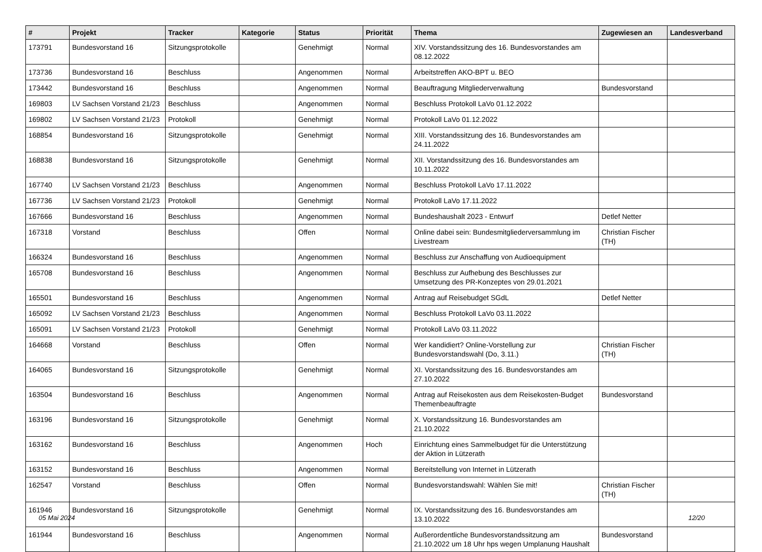| # | Projekt | Tracker | Kategorie | Status | Priorität | Thema | Zugewiesen an | Landesverband |
| --- | --- | --- | --- | --- | --- | --- | --- | --- |
| 173791 | Bundesvorstand 16 | Sitzungsprotokolle | | Genehmigt | Normal | XIV. Vorstandssitzung des 16. Bundesvorstandes am 08.12.2022 | | |
| 173736 | Bundesvorstand 16 | Beschluss | | Angenommen | Normal | Arbeitstreffen AKO-BPT u. BEO | | |
| 173442 | Bundesvorstand 16 | Beschluss | | Angenommen | Normal | Beauftragung Mitgliederverwaltung | Bundesvorstand | |
| 169803 | LV Sachsen Vorstand 21/23 | Beschluss | | Angenommen | Normal | Beschluss Protokoll LaVo 01.12.2022 | | |
| 169802 | LV Sachsen Vorstand 21/23 | Protokoll | | Genehmigt | Normal | Protokoll LaVo 01.12.2022 | | |
| 168854 | Bundesvorstand 16 | Sitzungsprotokolle | | Genehmigt | Normal | XIII. Vorstandssitzung des 16. Bundesvorstandes am 24.11.2022 | | |
| 168838 | Bundesvorstand 16 | Sitzungsprotokolle | | Genehmigt | Normal | XII. Vorstandssitzung des 16. Bundesvorstandes am 10.11.2022 | | |
| 167740 | LV Sachsen Vorstand 21/23 | Beschluss | | Angenommen | Normal | Beschluss Protokoll LaVo 17.11.2022 | | |
| 167736 | LV Sachsen Vorstand 21/23 | Protokoll | | Genehmigt | Normal | Protokoll LaVo 17.11.2022 | | |
| 167666 | Bundesvorstand 16 | Beschluss | | Angenommen | Normal | Bundeshaushalt 2023 - Entwurf | Detlef Netter | |
| 167318 | Vorstand | Beschluss | | Offen | Normal | Online dabei sein: Bundesmitgliederversammlung im Livestream | Christian Fischer (TH) | |
| 166324 | Bundesvorstand 16 | Beschluss | | Angenommen | Normal | Beschluss zur Anschaffung von Audioequipment | | |
| 165708 | Bundesvorstand 16 | Beschluss | | Angenommen | Normal | Beschluss zur Aufhebung des Beschlusses zur Umsetzung des PR-Konzeptes von 29.01.2021 | | |
| 165501 | Bundesvorstand 16 | Beschluss | | Angenommen | Normal | Antrag auf Reisebudget SGdL | Detlef Netter | |
| 165092 | LV Sachsen Vorstand 21/23 | Beschluss | | Angenommen | Normal | Beschluss Protokoll LaVo 03.11.2022 | | |
| 165091 | LV Sachsen Vorstand 21/23 | Protokoll | | Genehmigt | Normal | Protokoll LaVo 03.11.2022 | | |
| 164668 | Vorstand | Beschluss | | Offen | Normal | Wer kandidiert? Online-Vorstellung zur Bundesvorstandswahl (Do, 3.11.) | Christian Fischer (TH) | |
| 164065 | Bundesvorstand 16 | Sitzungsprotokolle | | Genehmigt | Normal | XI. Vorstandssitzung des 16. Bundesvorstandes am 27.10.2022 | | |
| 163504 | Bundesvorstand 16 | Beschluss | | Angenommen | Normal | Antrag auf Reisekosten aus dem Reisekosten-Budget Themenbeauftragte | Bundesvorstand | |
| 163196 | Bundesvorstand 16 | Sitzungsprotokolle | | Genehmigt | Normal | X. Vorstandssitzung 16. Bundesvorstandes am 21.10.2022 | | |
| 163162 | Bundesvorstand 16 | Beschluss | | Angenommen | Hoch | Einrichtung eines Sammelbudget für die Unterstützung der Aktion in Lützerath | | |
| 163152 | Bundesvorstand 16 | Beschluss | | Angenommen | Normal | Bereitstellung von Internet in Lützerath | | |
| 162547 | Vorstand | Beschluss | | Offen | Normal | Bundesvorstandswahl: Wählen Sie mit! | Christian Fischer (TH) | |
| 161946 | Bundesvorstand 16 | Sitzungsprotokolle | | Genehmigt | Normal | IX. Vorstandssitzung des 16. Bundesvorstandes am 13.10.2022 | | |
| 161944 | Bundesvorstand 16 | Beschluss | | Angenommen | Normal | Außerordentliche Bundesvorstandssitzung am 21.10.2022 um 18 Uhr hps wegen Umplanung Haushalt | Bundesvorstand | |
05 Mai 2024 12/20